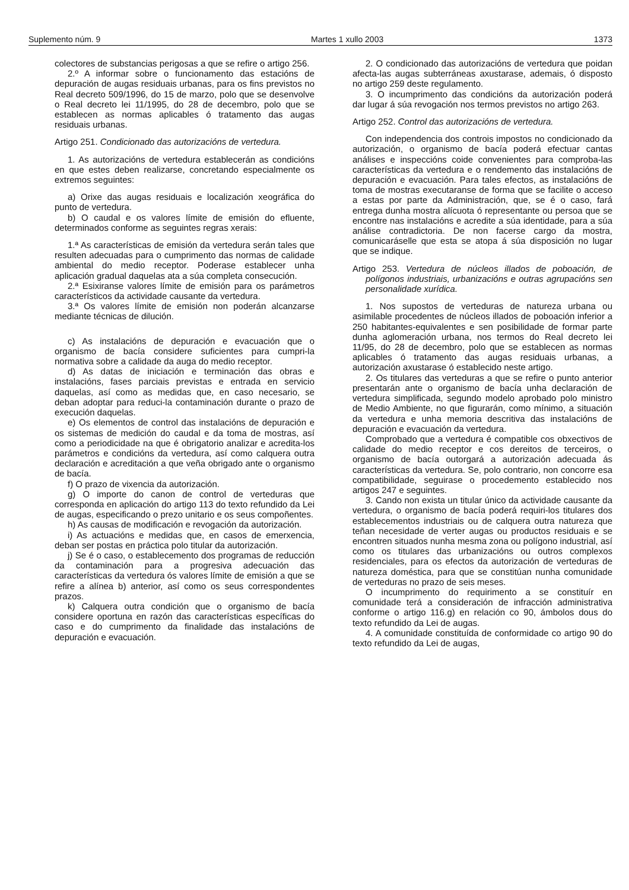Suplemento núm. 9 Martes 1 xullo 2003 1373
colectores de substancias perigosas a que se refire o artigo 256.
2.º A informar sobre o funcionamento das estacións de depuración de augas residuais urbanas, para os fins previstos no Real decreto 509/1996, do 15 de marzo, polo que se desenvolve o Real decreto lei 11/1995, do 28 de decembro, polo que se establecen as normas aplicables ó tratamento das augas residuais urbanas.
Artigo 251. Condicionado das autorizacións de vertedura.
1. As autorizacións de vertedura establecerán as condicións en que estes deben realizarse, concretando especialmente os extremos seguintes:
a) Orixe das augas residuais e localización xeográfica do punto de vertedura.
b) O caudal e os valores límite de emisión do efluente, determinados conforme as seguintes regras xerais:
1.ª As características de emisión da vertedura serán tales que resulten adecuadas para o cumprimento das normas de calidade ambiental do medio receptor. Poderase establecer unha aplicación gradual daquelas ata a súa completa consecución.
2.ª Esixiranse valores límite de emisión para os parámetros característicos da actividade causante da vertedura.
3.ª Os valores límite de emisión non poderán alcanzarse mediante técnicas de dilución.
c) As instalacións de depuración e evacuación que o organismo de bacía considere suficientes para cumpri-la normativa sobre a calidade da auga do medio receptor.
d) As datas de iniciación e terminación das obras e instalacións, fases parciais previstas e entrada en servicio daquelas, así como as medidas que, en caso necesario, se deban adoptar para reduci-la contaminación durante o prazo de execución daquelas.
e) Os elementos de control das instalacións de depuración e os sistemas de medición do caudal e da toma de mostras, así como a periodicidade na que é obrigatorio analizar e acredita-los parámetros e condicións da vertedura, así como calquera outra declaración e acreditación a que veña obrigado ante o organismo de bacía.
f) O prazo de vixencia da autorización.
g) O importe do canon de control de verteduras que corresponda en aplicación do artigo 113 do texto refundido da Lei de augas, especificando o prezo unitario e os seus compoñentes.
h) As causas de modificación e revogación da autorización.
i) As actuacións e medidas que, en casos de emerxencia, deban ser postas en práctica polo titular da autorización.
j) Se é o caso, o establecemento dos programas de reducción da contaminación para a progresiva adecuación das características da vertedura ós valores límite de emisión a que se refire a alínea b) anterior, así como os seus correspondentes prazos.
k) Calquera outra condición que o organismo de bacía considere oportuna en razón das características específicas do caso e do cumprimento da finalidade das instalacións de depuración e evacuación.
2. O condicionado das autorizacións de vertedura que poidan afecta-las augas subterráneas axustarase, ademais, ó disposto no artigo 259 deste regulamento.
3. O incumprimento das condicións da autorización poderá dar lugar á súa revogación nos termos previstos no artigo 263.
Artigo 252. Control das autorizacións de vertedura.
Con independencia dos controis impostos no condicionado da autorización, o organismo de bacía poderá efectuar cantas análises e inspeccións coide convenientes para comproba-las características da vertedura e o rendemento das instalacións de depuración e evacuación. Para tales efectos, as instalacións de toma de mostras executaranse de forma que se facilite o acceso a estas por parte da Administración, que, se é o caso, fará entrega dunha mostra alícuota ó representante ou persoa que se encontre nas instalacións e acredite a súa identidade, para a súa análise contradictoria. De non facerse cargo da mostra, comunicaráselle que esta se atopa á súa disposición no lugar que se indique.
Artigo 253. Vertedura de núcleos illados de poboación, de polígonos industriais, urbanizacións e outras agrupacións sen personalidade xurídica.
1. Nos supostos de verteduras de natureza urbana ou asimilable procedentes de núcleos illados de poboación inferior a 250 habitantes-equivalentes e sen posibilidade de formar parte dunha aglomeración urbana, nos termos do Real decreto lei 11/95, do 28 de decembro, polo que se establecen as normas aplicables ó tratamento das augas residuais urbanas, a autorización axustarase ó establecido neste artigo.
2. Os titulares das verteduras a que se refire o punto anterior presentarán ante o organismo de bacía unha declaración de vertedura simplificada, segundo modelo aprobado polo ministro de Medio Ambiente, no que figurarán, como mínimo, a situación da vertedura e unha memoria descritiva das instalacións de depuración e evacuación da vertedura.
Comprobado que a vertedura é compatible cos obxectivos de calidade do medio receptor e cos dereitos de terceiros, o organismo de bacía outorgará a autorización adecuada ás características da vertedura. Se, polo contrario, non concorre esa compatibilidade, seguirase o procedemento establecido nos artigos 247 e seguintes.
3. Cando non exista un titular único da actividade causante da vertedura, o organismo de bacía poderá requiri-los titulares dos establecementos industriais ou de calquera outra natureza que teñan necesidade de verter augas ou productos residuais e se encontren situados nunha mesma zona ou polígono industrial, así como os titulares das urbanizacións ou outros complexos residenciales, para os efectos da autorización de verteduras de natureza doméstica, para que se constitúan nunha comunidade de verteduras no prazo de seis meses.
O incumprimento do requirimento a se constituír en comunidade terá a consideración de infracción administrativa conforme o artigo 116.g) en relación co 90, ámbolos dous do texto refundido da Lei de augas.
4. A comunidade constituída de conformidade co artigo 90 do texto refundido da Lei de augas,